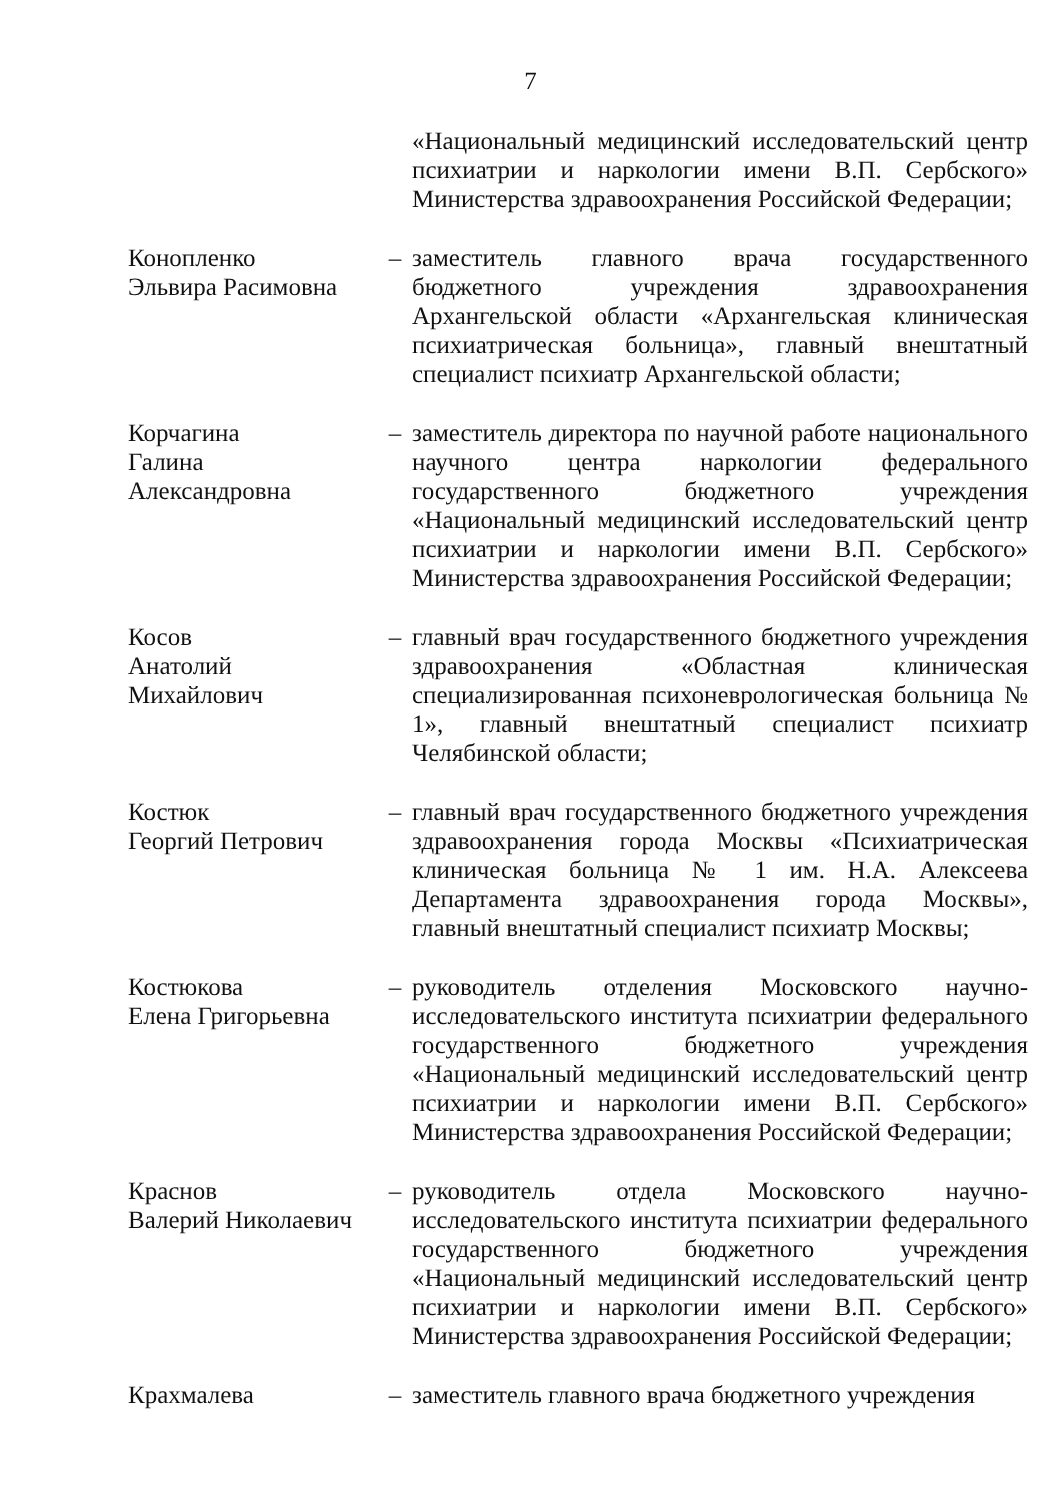7
«Национальный медицинский исследовательский центр психиатрии и наркологии имени В.П. Сербского» Министерства здравоохранения Российской Федерации;
Коноплeнко
Эльвира Расимовна
– заместитель главного врача государственного бюджетного учреждения здравоохранения Архангельской области «Архангельская клиническая психиатрическая больница», главный внештатный специалист психиатр Архангельской области;
Корчагина
Галина
Александровна
– заместитель директора по научной работе национального научного центра наркологии федерального государственного бюджетного учреждения «Национальный медицинский исследовательский центр психиатрии и наркологии имени В.П. Сербского» Министерства здравоохранения Российской Федерации;
Косов
Анатолий
Михайлович
– главный врач государственного бюджетного учреждения здравоохранения «Областная клиническая специализированная психоневрологическая больница № 1», главный внештатный специалист психиатр Челябинской области;
Костюк
Георгий Петрович
– главный врач государственного бюджетного учреждения здравоохранения города Москвы «Психиатрическая клиническая больница № 1 им. Н.А. Алексеева Департамента здравоохранения города Москвы», главный внештатный специалист психиатр Москвы;
Костюкова
Елена Григорьевна
– руководитель отделения Московского научно-исследовательского института психиатрии федерального государственного бюджетного учреждения «Национальный медицинский исследовательский центр психиатрии и наркологии имени В.П. Сербского» Министерства здравоохранения Российской Федерации;
Краснов
Валерий Николаевич
– руководитель отдела Московского научно-исследовательского института психиатрии федерального государственного бюджетного учреждения «Национальный медицинский исследовательский центр психиатрии и наркологии имени В.П. Сербского» Министерства здравоохранения Российской Федерации;
Крахмалева – заместитель главного врача бюджетного учреждения